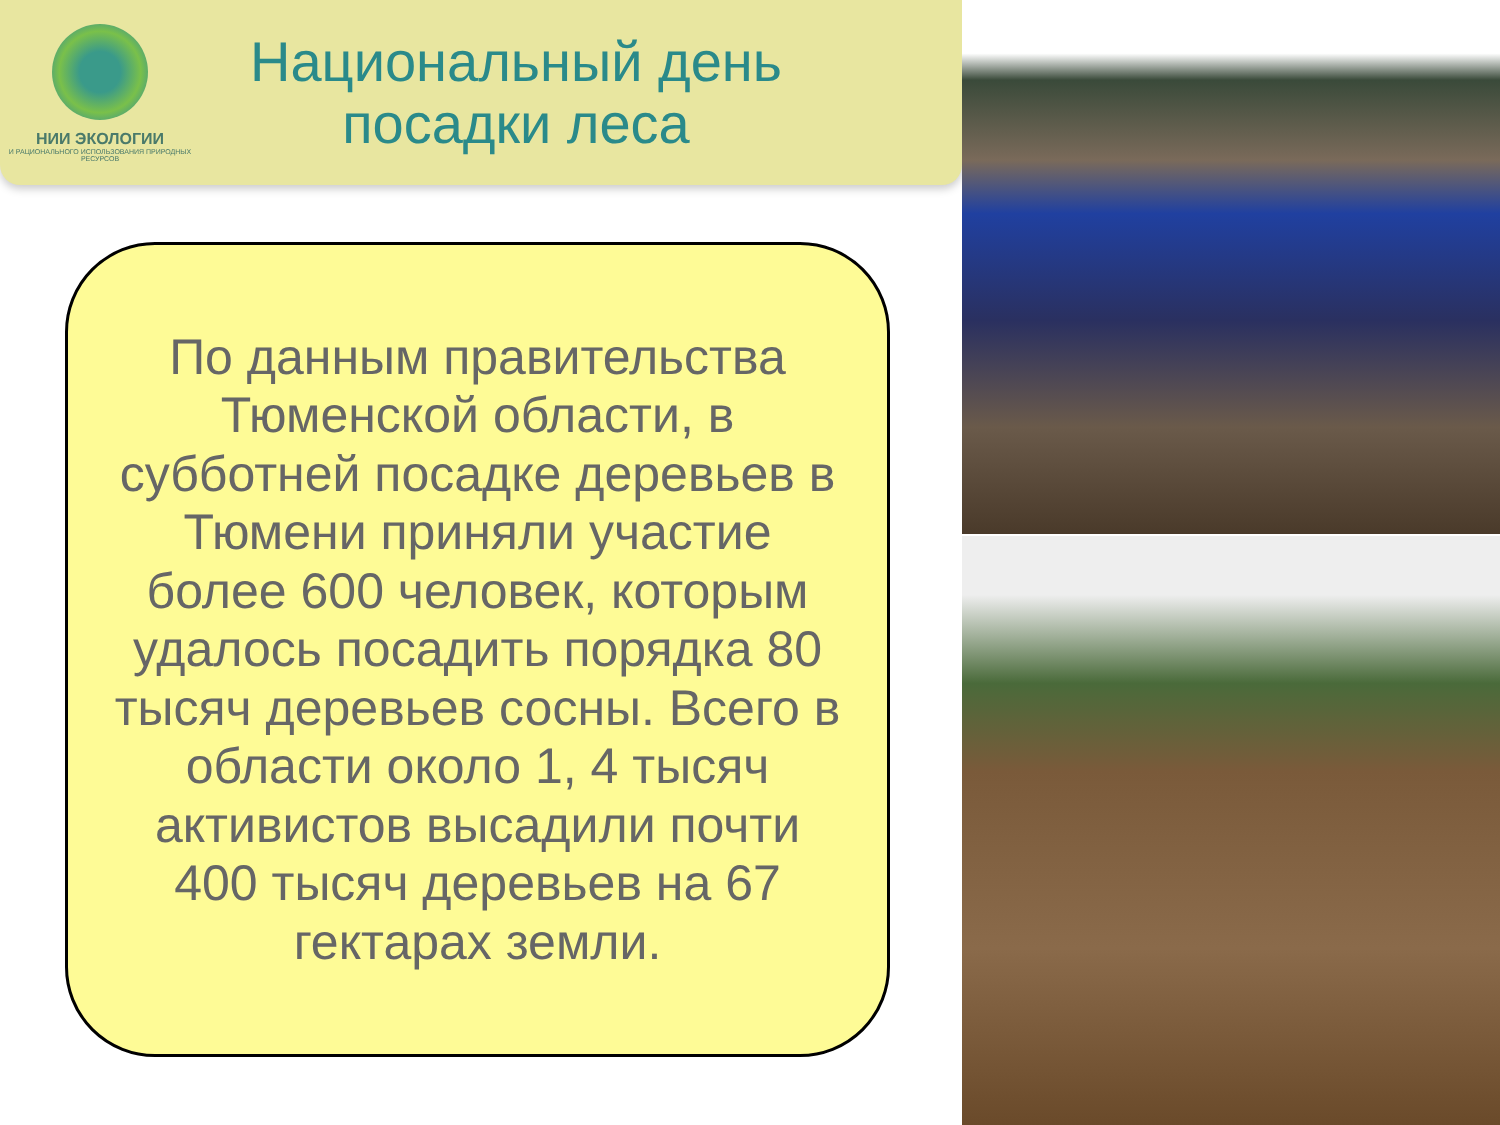НИИ ЭКОЛОГИИ
И РАЦИОНАЛЬНОГО ИСПОЛЬЗОВАНИЯ ПРИРОДНЫХ РЕСУРСОВ
Национальный день
посадки леса
По данным правительства Тюменской области, в субботней посадке деревьев в Тюмени приняли участие более 600 человек, которым удалось посадить порядка 80 тысяч деревьев сосны. Всего в области около 1, 4 тысяч активистов высадили почти 400 тысяч деревьев на 67 гектарах земли.